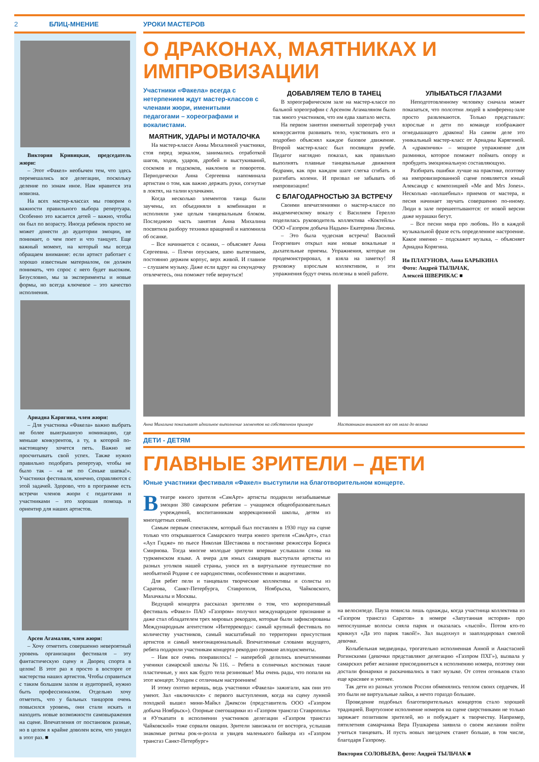2 БЛИЦ-МНЕНИЕ УРОКИ МАСТЕРОВ
Виктория Кривицкая, председатель жюри:
– Этот «Факел» необычен тем, что здесь перемешались все делегации, поскольку деление по зонам иное. Нам нравится эта новизна.
На всех мастер-классах мы говорим о важности правильного выбора репертуара. Особенно это касается детей – важно, чтобы он был по возрасту. Иногда ребенок просто не может донести до аудитории эмоции, не понимает, о чем поет и что танцует. Еще важный момент, на который мы всегда обращаем внимание: если артист работает с хорошо известным материалом, он должен понимать, что спрос с него будет высоким. Безусловно, мы за эксперименты и новые формы, но всегда ключевое – это качество исполнения.
Ариадна Карягина, член жюри:
– Для участника «Факела» важно выбрать не более выигрышную номинацию, где меньше конкурентов, а ту, в которой по-настоящему хочется петь. Важно не просчитывать свой успех. Также нужно правильно подобрать репертуар, чтобы не было так – «а не по Сеньке шапка!». Участники фестиваля, конечно, справляются с этой задачей. Здорово, что в программе есть встречи членов жюри с педагогами и участниками – это хорошая помощь и ориентир для наших артистов.
Арсен Агамалян, член жюри:
– Хочу отметить совершенно невероятный уровень организации фестиваля – эту фантастическую сцену и Дворец спорта в целом! В этот раз я просто в восторге от мастерства наших артистов. Чтобы справиться с таким большим залом и аудиторией, нужно быть профессионалом. Отдельно хочу отметить, что у бальных танцоров очень повысился уровень, они стали искать и находить новые возможности самовыражения на сцене. Впечатления от постановок разные, но в целом я крайне доволен всем, что увидел в этот раз. ■
О ДРАКОНАХ, МАЯТНИКАХ И ИМПРОВИЗАЦИИ
Участники «Факела» всегда с нетерпением ждут мастер-классов с членами жюри, именитыми педагогами – хореографами и вокалистами.
МАЯТНИК, УДАРЫ И МОТАЛОЧКА
На мастер-классе Анны Михалиной участники, стоя перед зеркалом, занимались отработкой шагов, ходов, ударов, дробей и выстукиваний, соскоков и подскоков, наклонов и поворотов. Периодически Анна Сергеевна напоминала артистам о том, как важно держать руки, согнутые в локтях, на талии кулачками.
Когда несколько элементов танца были заучены, их объединяли в комбинации и исполняли уже целым танцевальным блоком. Последнюю часть занятия Анна Михалина посвятила разбору техники вращений и напомнила об осанке.
– Все начинается с осанки, – объясняет Анна Сергеевна. – Плечи опускаем, шею вытягиваем, постоянно держим корпус, верх живой. И главное – слушаем музыку. Даже если вдруг на секундочку отвлечетесь, она поможет тебе вернуться!
ДОБАВЛЯЕМ ТЕЛО В ТАНЕЦ
В хореографическом зале на мастер-классе по бальной хореографии с Арсеном Агамаляном было так много участников, что им едва хватало места.
На первом занятии именитый хореограф учил конкурсантов развивать тело, чувствовать его и подробно объяснял каждое базовое движение. Второй мастер-класс был посвящен румбе. Педагог наглядно показал, как правильно выполнять плавные танцевальные движения бедрами, как при каждом шаге слегка сгибать и разгибать колени. И призвал не забывать об импровизации!
С БЛАГОДАРНОСТЬЮ ЗА ВСТРЕЧУ
Своими впечатлениями о мастер-классе по академическому вокалу с Василием Герелло поделилась руководитель коллектива «Коктейль» ООО «Газпром добыча Надым» Екатерина Лисина.
– Это была чудесная встреча! Василий Георгиевич открыл нам новые вокальные и дыхательные приемы. Упражнения, которые он продемонстрировал, я взяла на заметку! Я руковожу взрослым коллективом, и эти упражнения будут очень полезны в моей работе.
УЛЫБАТЬСЯ ГЛАЗАМИ
Неподготовленному человеку сначала может показаться, что полсотни людей в конференц-зале просто развлекаются. Только представьте: взрослые и дети по команде изображают огнедышащего дракона! На самом деле это уникальный мастер-класс от Ариадны Карягиной. А «дракончик» – мощное упражнение для разминки, которое поможет поймать опору и пробудить эмоциональную составляющую.
Разбирать ошибки лучше на практике, поэтому на импровизированной сцене появляется юный Александр с композицией «Me and Mrs Jones». Несколько «волшебных» приемов от мастера, и песня начинает звучать совершенно по-иному. Люди в зале перешептываются: от новой версии даже мурашки бегут.
– Все песни мира про любовь. Но в каждой музыкальной фразе есть определенное настроение. Какое именно – подскажет музыка, – объясняет Ариадна Корягина.
Ия ПЛАТУНОВА, Анна БАРЫКИНА
Фото: Андрей ТЫЛЬЧАК,
Алексей ШВЕРИКАС ■
Анна Михалина показывает идеальное выполнение элементов на собственном примере
Наставникам внимают все от мала до велика
ДЕТИ - ДЕТЯМ
ГЛАВНЫЕ ЗРИТЕЛИ – ДЕТИ
Юные участники фестиваля «Факел» выступили на благотворительном концерте.
В театре юного зрителя «СамАрт» артисты подарили незабываемые эмоции 380 самарским ребятам – учащимся общеобразовательных учреждений, воспитанникам коррекционной школы, детям из многодетных семей.
Самым первым спектаклем, который был поставлен в 1930 году на сцене только что открывшегося Самарского театра юного зрителя «СамАрт», стал «Аул Гидже» по пьесе Николая Шестакова в постановке режиссера Бориса Смирнова. Тогда многие молодые зрители впервые услышали слова на туркменском языке. А вчера для юных самарцев выступали артисты из разных уголков нашей страны, унося их в виртуальное путешествие по необъятной Родине с ее народностями, особенностями и акцентами.
Для ребят пели и танцевали творческие коллективы и солисты из Саратова, Санкт-Петербурга, Ставрополя, Ноябрьска, Чайковского, Махачкалы и Москвы.
Ведущий концерта рассказал зрителям о том, что корпоративный фестиваль «Факел» ПАО «Газпром» получил международное признание и даже стал обладателем трех мировых рекордов, которые были зафиксированы Международным агентством «Интеррекорд»: самый крупный фестиваль по количеству участников, самый масштабный по территории присутствия артистов и самый многонациональный. Впечатленные словами ведущего, ребята подарили участникам концерта рекордно громкие аплодисменты.
– Нам все очень понравилось! – наперебой делились впечатлениями ученики самарской школы №116. – Ребята в солнечных костюмах такие пластичные, у них как будто тела резиновые! Мы очень рады, что попали на этот концерт. Уходим с отличным настроением!
И этому охотно веришь, ведь участники «Факела» зажигали, как они это умеют. Зал «включился» с первого выступления, когда на сцену лунной походкой вышел мини-Майкл Джексон (представитель ООО «Газпром добыча Ноябрьск»). Озорные снегошарики из «Газпром трансгаз Ставрополь» и #Уткапати в исполнении участников делегации «Газпром трансгаз Чайковский» тоже сорвали овации. Зрители завизжали от восторга, услышав знакомые ритмы рок-н-ролла и увидев маленького байкера из «Газпром трансгаз Санкт-Петербург»
на велосипеде. Пауза повисла лишь однажды, когда участница коллектива из «Газпром трансгаз Саратов» в номере «Запутанная история» про непослушные волосы сняла парик и оказалась «лысой». Потом кто-то крикнул «Да это парик такой!». Зал выдохнул и зааплодировал смелой девочке.
Колыбельная медведицы, трогательно исполненная Анной и Анастасией Рогинскими (девочки представляют делегацию «Газпром ПХГ»), вызвала у самарских ребят желание присоединиться к исполнению номера, поэтому они достали фонарики и раскачивались в такт музыке. От сотен огоньков стало еще красивее и уютнее.
Так дети из разных уголков России обменялись теплом своих сердечек. И это были не виртуальные лайки, а нечто гораздо большее.
Проведение подобных благотворительных концертов стало хорошей традицией. Виртуозное исполнение номеров на сцене сверстниками не только заряжает позитивом зрителей, но и побуждает к творчеству. Например, пятилетняя самарчанка Вера Пушкарева заявила о своем желании пойти учиться танцевать. И пусть новых звездочек станет больше, в том числе, благодаря Газпрому.
Виктория СОЛОВЬЕВА, фото: Андрей ТЫЛЬЧАК ■